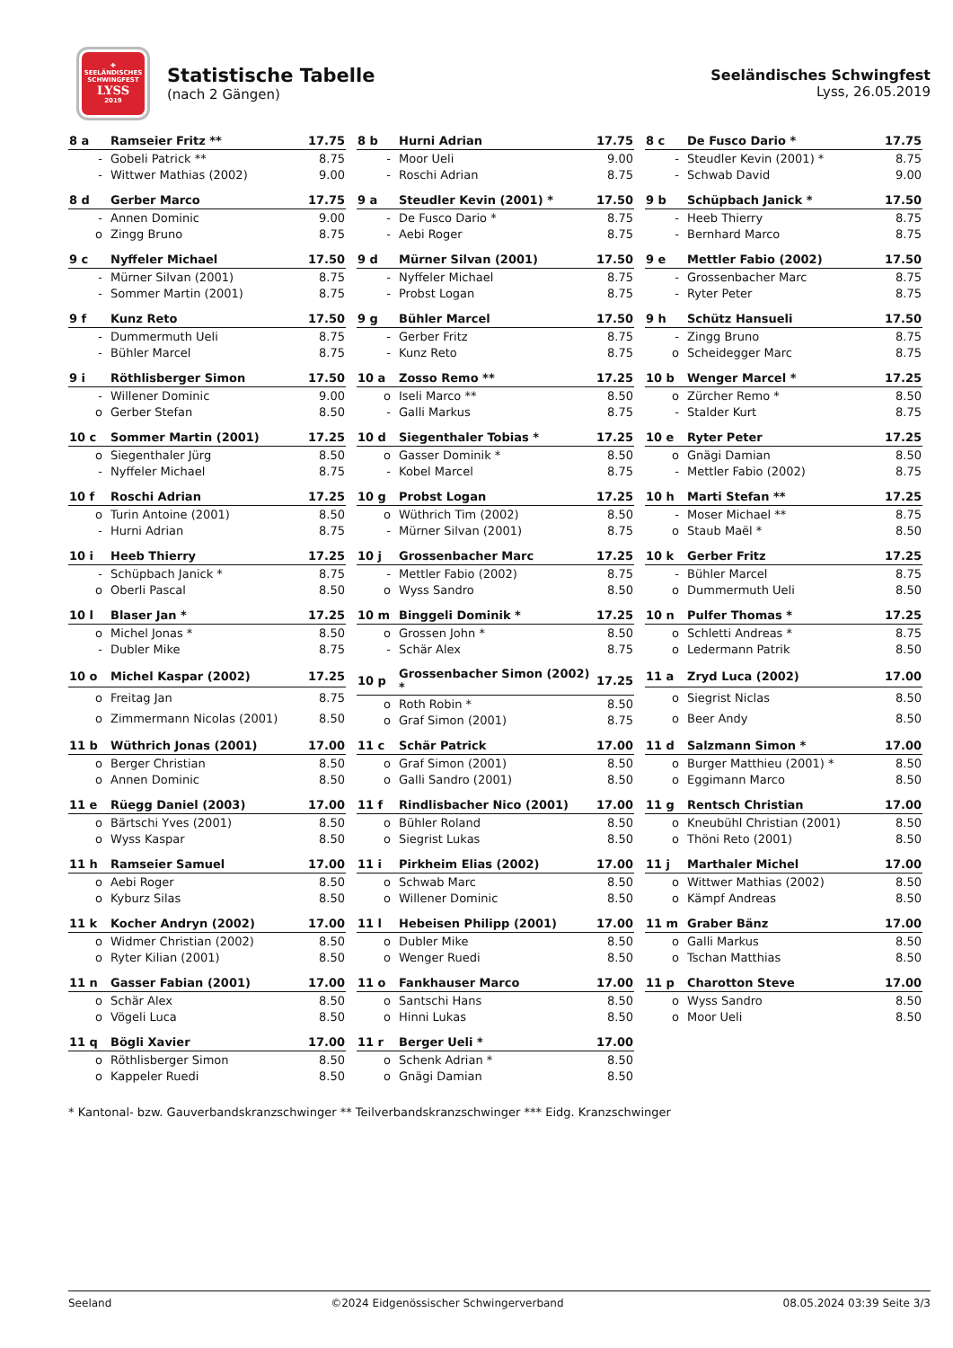✚
SEELÄNDISCHES SCHWINGFEST
LYSS
2019
Statistische Tabelle
(nach 2 Gängen)
Seeländisches Schwingfest
Lyss, 26.05.2019
| 8 a | Ramseier Fritz ** | 17.75 |
| --- | --- | --- |
| - | Gobeli Patrick ** | 8.75 |
| - | Wittwer Mathias (2002) | 9.00 |
| 8 b | Hurni Adrian | 17.75 |
| --- | --- | --- |
| - | Moor Ueli | 9.00 |
| - | Roschi Adrian | 8.75 |
| 8 c | De Fusco Dario * | 17.75 |
| --- | --- | --- |
| - | Steudler Kevin (2001) * | 8.75 |
| - | Schwab David | 9.00 |
| 8 d | Gerber Marco | 17.75 |
| --- | --- | --- |
| - | Annen Dominic | 9.00 |
| o | Zingg Bruno | 8.75 |
| 9 a | Steudler Kevin (2001) * | 17.50 |
| --- | --- | --- |
| - | De Fusco Dario * | 8.75 |
| - | Aebi Roger | 8.75 |
| 9 b | Schüpbach Janick * | 17.50 |
| --- | --- | --- |
| - | Heeb Thierry | 8.75 |
| - | Bernhard Marco | 8.75 |
| 9 c | Nyffeler Michael | 17.50 |
| --- | --- | --- |
| - | Mürner Silvan (2001) | 8.75 |
| - | Sommer Martin (2001) | 8.75 |
| 9 d | Mürner Silvan (2001) | 17.50 |
| --- | --- | --- |
| - | Nyffeler Michael | 8.75 |
| - | Probst Logan | 8.75 |
| 9 e | Mettler Fabio (2002) | 17.50 |
| --- | --- | --- |
| - | Grossenbacher Marc | 8.75 |
| - | Ryter Peter | 8.75 |
| 9 f | Kunz Reto | 17.50 |
| --- | --- | --- |
| - | Dummermuth Ueli | 8.75 |
| - | Bühler Marcel | 8.75 |
| 9 g | Bühler Marcel | 17.50 |
| --- | --- | --- |
| - | Gerber Fritz | 8.75 |
| - | Kunz Reto | 8.75 |
| 9 h | Schütz Hansueli | 17.50 |
| --- | --- | --- |
| - | Zingg Bruno | 8.75 |
| o | Scheidegger Marc | 8.75 |
| 9 i | Röthlisberger Simon | 17.50 |
| --- | --- | --- |
| - | Willener Dominic | 9.00 |
| o | Gerber Stefan | 8.50 |
| 10 a | Zosso Remo ** | 17.25 |
| --- | --- | --- |
| o | Iseli Marco ** | 8.50 |
| - | Galli Markus | 8.75 |
| 10 b | Wenger Marcel * | 17.25 |
| --- | --- | --- |
| o | Zürcher Remo * | 8.50 |
| - | Stalder Kurt | 8.75 |
| 10 c | Sommer Martin (2001) | 17.25 |
| --- | --- | --- |
| o | Siegenthaler Jürg | 8.50 |
| - | Nyffeler Michael | 8.75 |
| 10 d | Siegenthaler Tobias * | 17.25 |
| --- | --- | --- |
| o | Gasser Dominik * | 8.50 |
| - | Kobel Marcel | 8.75 |
| 10 e | Ryter Peter | 17.25 |
| --- | --- | --- |
| o | Gnägi Damian | 8.50 |
| - | Mettler Fabio (2002) | 8.75 |
| 10 f | Roschi Adrian | 17.25 |
| --- | --- | --- |
| o | Turin Antoine (2001) | 8.50 |
| - | Hurni Adrian | 8.75 |
| 10 g | Probst Logan | 17.25 |
| --- | --- | --- |
| o | Wüthrich Tim (2002) | 8.50 |
| - | Mürner Silvan (2001) | 8.75 |
| 10 h | Marti Stefan ** | 17.25 |
| --- | --- | --- |
| - | Moser Michael ** | 8.75 |
| o | Staub Maël * | 8.50 |
| 10 i | Heeb Thierry | 17.25 |
| --- | --- | --- |
| - | Schüpbach Janick * | 8.75 |
| o | Oberli Pascal | 8.50 |
| 10 j | Grossenbacher Marc | 17.25 |
| --- | --- | --- |
| - | Mettler Fabio (2002) | 8.75 |
| o | Wyss Sandro | 8.50 |
| 10 k | Gerber Fritz | 17.25 |
| --- | --- | --- |
| - | Bühler Marcel | 8.75 |
| o | Dummermuth Ueli | 8.50 |
| 10 l | Blaser Jan * | 17.25 |
| --- | --- | --- |
| o | Michel Jonas * | 8.50 |
| - | Dubler Mike | 8.75 |
| 10 m | Binggeli Dominik * | 17.25 |
| --- | --- | --- |
| o | Grossen John * | 8.50 |
| - | Schär Alex | 8.75 |
| 10 n | Pulfer Thomas * | 17.25 |
| --- | --- | --- |
| o | Schletti Andreas * | 8.75 |
| o | Ledermann Patrik | 8.50 |
| 10 o | Michel Kaspar (2002) | 17.25 |
| --- | --- | --- |
| o | Freitag Jan | 8.75 |
| o | Zimmermann Nicolas (2001) | 8.50 |
| 10 p | Grossenbacher Simon (2002) * | 17.25 |
| --- | --- | --- |
| o | Roth Robin * | 8.50 |
| o | Graf Simon (2001) | 8.75 |
| 11 a | Zryd Luca (2002) | 17.00 |
| --- | --- | --- |
| o | Siegrist Niclas | 8.50 |
| o | Beer Andy | 8.50 |
| 11 b | Wüthrich Jonas (2001) | 17.00 |
| --- | --- | --- |
| o | Berger Christian | 8.50 |
| o | Annen Dominic | 8.50 |
| 11 c | Schär Patrick | 17.00 |
| --- | --- | --- |
| o | Graf Simon (2001) | 8.50 |
| o | Galli Sandro (2001) | 8.50 |
| 11 d | Salzmann Simon * | 17.00 |
| --- | --- | --- |
| o | Burger Matthieu (2001) * | 8.50 |
| o | Eggimann Marco | 8.50 |
| 11 e | Rüegg Daniel (2003) | 17.00 |
| --- | --- | --- |
| o | Bärtschi Yves (2001) | 8.50 |
| o | Wyss Kaspar | 8.50 |
| 11 f | Rindlisbacher Nico (2001) | 17.00 |
| --- | --- | --- |
| o | Bühler Roland | 8.50 |
| o | Siegrist Lukas | 8.50 |
| 11 g | Rentsch Christian | 17.00 |
| --- | --- | --- |
| o | Kneubühl Christian (2001) | 8.50 |
| o | Thöni Reto (2001) | 8.50 |
| 11 h | Ramseier Samuel | 17.00 |
| --- | --- | --- |
| o | Aebi Roger | 8.50 |
| o | Kyburz Silas | 8.50 |
| 11 i | Pirkheim Elias (2002) | 17.00 |
| --- | --- | --- |
| o | Schwab Marc | 8.50 |
| o | Willener Dominic | 8.50 |
| 11 j | Marthaler Michel | 17.00 |
| --- | --- | --- |
| o | Wittwer Mathias (2002) | 8.50 |
| o | Kämpf Andreas | 8.50 |
| 11 k | Kocher Andryn (2002) | 17.00 |
| --- | --- | --- |
| o | Widmer Christian (2002) | 8.50 |
| o | Ryter Kilian (2001) | 8.50 |
| 11 l | Hebeisen Philipp (2001) | 17.00 |
| --- | --- | --- |
| o | Dubler Mike | 8.50 |
| o | Wenger Ruedi | 8.50 |
| 11 m | Graber Bänz | 17.00 |
| --- | --- | --- |
| o | Galli Markus | 8.50 |
| o | Tschan Matthias | 8.50 |
| 11 n | Gasser Fabian (2001) | 17.00 |
| --- | --- | --- |
| o | Schär Alex | 8.50 |
| o | Vögeli Luca | 8.50 |
| 11 o | Fankhauser Marco | 17.00 |
| --- | --- | --- |
| o | Santschi Hans | 8.50 |
| o | Hinni Lukas | 8.50 |
| 11 p | Charotton Steve | 17.00 |
| --- | --- | --- |
| o | Wyss Sandro | 8.50 |
| o | Moor Ueli | 8.50 |
| 11 q | Bögli Xavier | 17.00 |
| --- | --- | --- |
| o | Röthlisberger Simon | 8.50 |
| o | Kappeler Ruedi | 8.50 |
| 11 r | Berger Ueli * | 17.00 |
| --- | --- | --- |
| o | Schenk Adrian * | 8.50 |
| o | Gnägi Damian | 8.50 |
* Kantonal- bzw. Gauverbandskranzschwinger ** Teilverbandskranzschwinger *** Eidg. Kranzschwinger
Seeland ©2024 Eidgenössischer Schwingerverband 08.05.2024 03:39 Seite 3/3